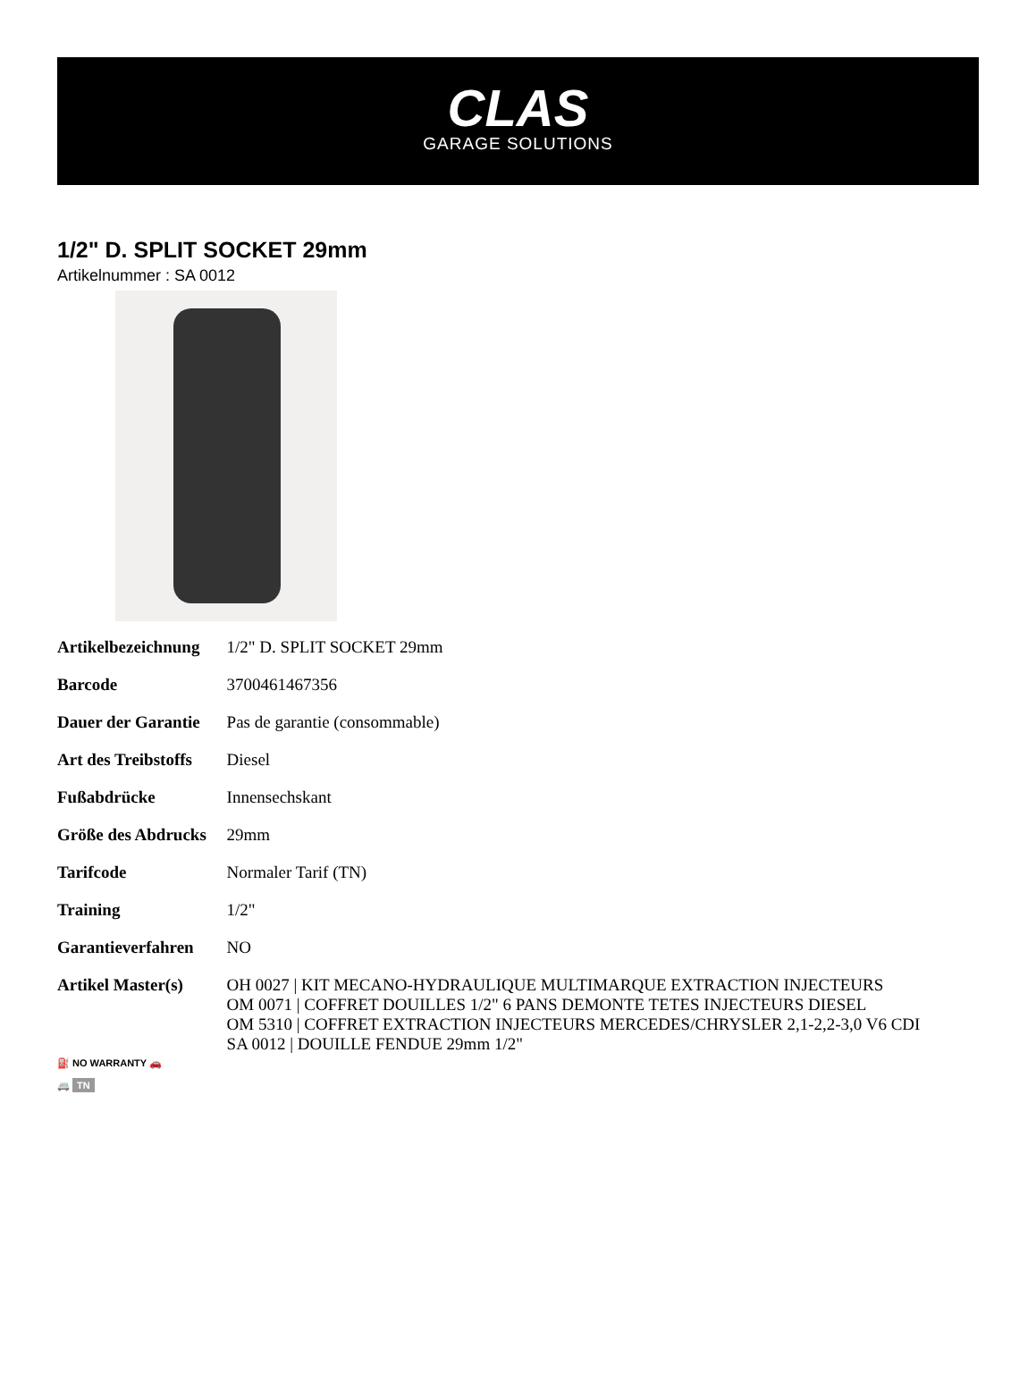CLAS
GARAGE SOLUTIONS
1/2" D. SPLIT SOCKET 29mm
Artikelnummer : SA 0012
| Artikelbezeichnung | 1/2" D. SPLIT SOCKET 29mm |
| Barcode | 3700461467356 |
| Dauer der Garantie | Pas de garantie (consommable) |
| Art des Treibstoffs | Diesel |
| Fußabdrücke | Innensechskant |
| Größe des Abdrucks | 29mm |
| Tarifcode | Normaler Tarif (TN) |
| Training | 1/2" |
| Garantieverfahren | NO |
| Artikel Master(s) ⛽ NO WARRANTY 🚗 🚐 TN | OH 0027 / KIT MECANO-HYDRAULIQUE MULTIMARQUE EXTRACTION INJECTEURS OM 0071 / COFFRET DOUILLES 1/2" 6 PANS DEMONTE TETES INJECTEURS DIESEL OM 5310 / COFFRET EXTRACTION INJECTEURS MERCEDES/CHRYSLER 2,1-2,2-3,0 V6 CDI SA 0012 / DOUILLE FENDUE 29mm 1/2" |